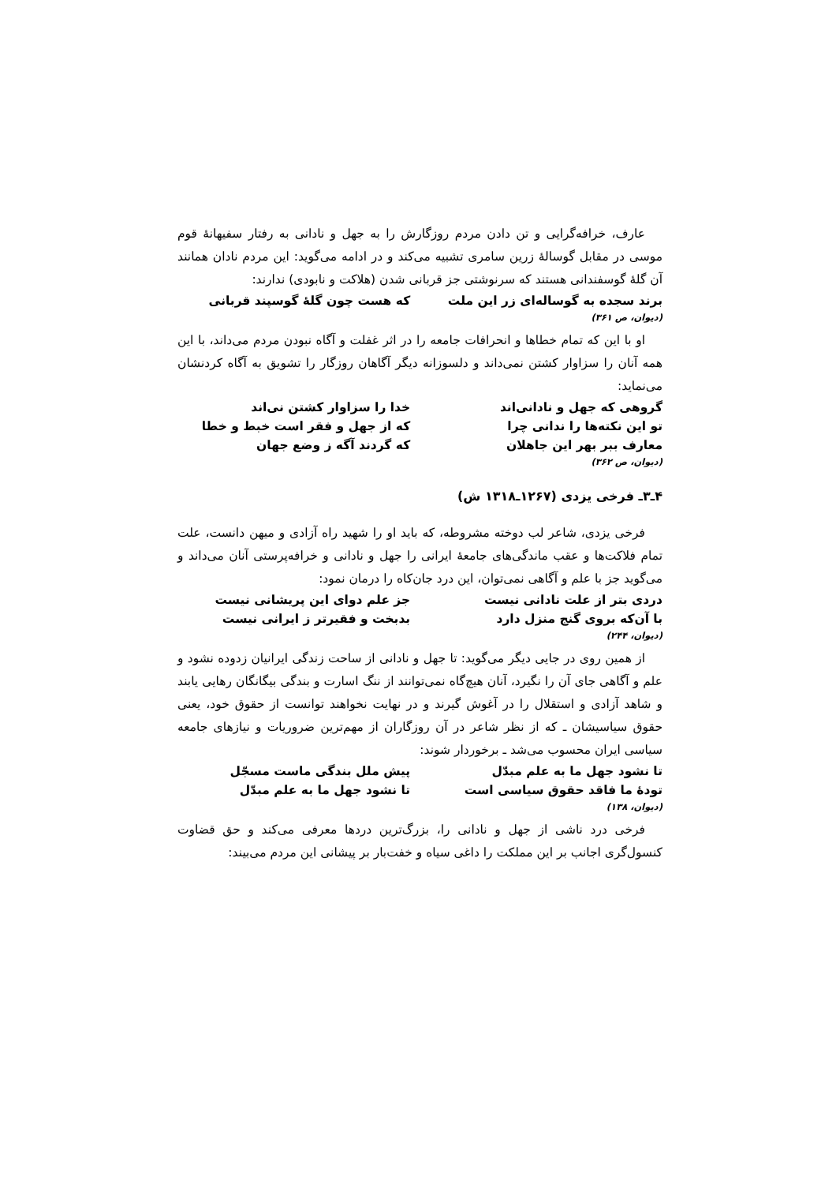عارف، خرافه‌گرایی و تن دادن مردم روزگارش را به جهل و نادانی به رفتار سفیهانهٔ قوم موسی در مقابل گوسالهٔ زرین سامری تشبیه می‌کند و در ادامه می‌گوید: این مردم نادان همانند آن گلهٔ گوسفندانی هستند که سرنوشتی جز قربانی شدن (هلاکت و نابودی) ندارند:
برند سجده به گوساله‌ای زر این ملت که هست چون گلهٔ گوسپند قربانی
(دیوان، ص ۳۶۱)
او با این که تمام خطاها و انحرافات جامعه را در اثر غفلت و آگاه نبودن مردم می‌داند، با این همه آنان را سزاوار کشتن نمی‌داند و دلسوزانه دیگر آگاهان روزگار را تشویق به آگاه کردنشان می‌نماید:
گروهی که جهل و نادانی‌اند خدا را سزاوار کشتن نی‌اند
تو این نکته‌ها را ندانی چرا که از جهل و فقر است خبط و خطا
معارف ببر بهر این جاهلان که گردند آگه ز وضع جهان
(دیوان، ص ۳۶۲)
۴ـ۳ـ فرخی یزدی (۱۲۶۷ـ۱۳۱۸ ش)
فرخی یزدی، شاعر لب دوخته مشروطه، که باید او را شهید راه آزادی و میهن دانست، علت تمام فلاکت‌ها و عقب ماندگی‌های جامعهٔ ایرانی را جهل و نادانی و خرافه‌پرستی آنان می‌داند و می‌گوید جز با علم و آگاهی نمی‌توان، این درد جان‌کاه را درمان نمود:
دردی بتر از علت نادانی نیست جز علم دوای این پریشانی نیست
با آن‌که بروی گنج منزل دارد بدبخت و فقیرتر ز ایرانی نیست
(دیوان، ۲۴۴)
از همین روی در جایی دیگر می‌گوید: تا جهل و نادانی از ساحت زندگی ایرانیان زدوده نشود و علم و آگاهی جای آن را نگیرد، آنان هیچ‌گاه نمی‌توانند از ننگ اسارت و بندگی بیگانگان رهایی یابند و شاهد آزادی و استقلال را در آغوش گیرند و در نهایت نخواهند توانست از حقوق خود، یعنی حقوق سیاسیشان ـ که از نظر شاعر در آن روزگاران از مهم‌ترین ضروریات و نیازهای جامعه سیاسی ایران محسوب می‌شد ـ برخوردار شوند:
تا نشود جهل ما به علم مبدّل پیش ملل بندگی ماست مسجّل
تودهٔ ما فاقد حقوق سیاسی است تا نشود جهل ما به علم مبدّل
(دیوان، ۱۳۸)
فرخی درد ناشی از جهل و نادانی را، بزرگ‌ترین دردها معرفی می‌کند و حق قضاوت کنسول‌گری اجانب بر این مملکت را داغی سیاه و خفت‌بار بر پیشانی این مردم می‌بیند: